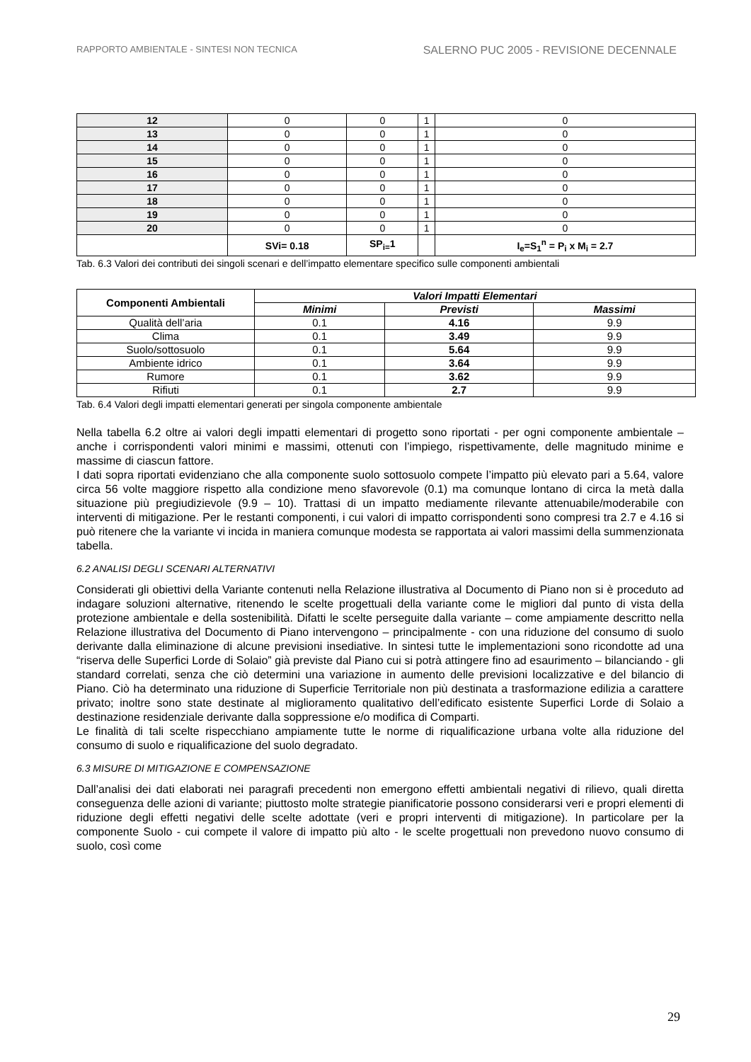RAPPORTO AMBIENTALE - SINTESI NON TECNICA SALERNO PUC 2005 - REVISIONE DECENNALE
| 12 | 0 | 0 | 1 | 0 |
| 13 | 0 | 0 | 1 | 0 |
| 14 | 0 | 0 | 1 | 0 |
| 15 | 0 | 0 | 1 | 0 |
| 16 | 0 | 0 | 1 | 0 |
| 17 | 0 | 0 | 1 | 0 |
| 18 | 0 | 0 | 1 | 0 |
| 19 | 0 | 0 | 1 | 0 |
| 20 | 0 | 0 | 1 | 0 |
| | SVi= 0.18 | SP<sub>i=</sub>1 | | I<sub>e</sub>=S<sub>1</sub><sup>n</sup> = P<sub>i</sub> x M<sub>i</sub> = 2.7 |
Tab. 6.3 Valori dei contributi dei singoli scenari e dell’impatto elementare specifico sulle componenti ambientali
| Componenti Ambientali | Valori Impatti Elementari | | |
| --- | --- | --- | --- |
| | Minimi | Previsti | Massimi |
| Qualità dell’aria | 0.1 | 4.16 | 9.9 |
| Clima | 0.1 | 3.49 | 9.9 |
| Suolo/sottosuolo | 0.1 | 5.64 | 9.9 |
| Ambiente idrico | 0.1 | 3.64 | 9.9 |
| Rumore | 0.1 | 3.62 | 9.9 |
| Rifiuti | 0.1 | 2.7 | 9.9 |
Tab. 6.4 Valori degli impatti elementari generati per singola componente ambientale
Nella tabella 6.2 oltre ai valori degli impatti elementari di progetto sono riportati - per ogni componente ambientale – anche i corrispondenti valori minimi e massimi, ottenuti con l’impiego, rispettivamente, delle magnitudo minime e massime di ciascun fattore.
I dati sopra riportati evidenziano che alla componente suolo sottosuolo compete l’impatto più elevato pari a 5.64, valore circa 56 volte maggiore rispetto alla condizione meno sfavorevole (0.1) ma comunque lontano di circa la metà dalla situazione più pregiudizievole (9.9 – 10). Trattasi di un impatto mediamente rilevante attenuabile/moderabile con interventi di mitigazione. Per le restanti componenti, i cui valori di impatto corrispondenti sono compresi tra 2.7 e 4.16 si può ritenere che la variante vi incida in maniera comunque modesta se rapportata ai valori massimi della summenzionata tabella.
6.2 ANALISI DEGLI SCENARI ALTERNATIVI
Considerati gli obiettivi della Variante contenuti nella Relazione illustrativa al Documento di Piano non si è proceduto ad indagare soluzioni alternative, ritenendo le scelte progettuali della variante come le migliori dal punto di vista della protezione ambientale e della sostenibilità. Difatti le scelte perseguite dalla variante – come ampiamente descritto nella Relazione illustrativa del Documento di Piano intervengono – principalmente - con una riduzione del consumo di suolo derivante dalla eliminazione di alcune previsioni insediative. In sintesi tutte le implementazioni sono ricondotte ad una “riserva delle Superfici Lorde di Solaio” già previste dal Piano cui si potrà attingere fino ad esaurimento – bilanciando - gli standard correlati, senza che ciò determini una variazione in aumento delle previsioni localizzative e del bilancio di Piano. Ciò ha determinato una riduzione di Superficie Territoriale non più destinata a trasformazione edilizia a carattere privato; inoltre sono state destinate al miglioramento qualitativo dell’edificato esistente Superfici Lorde di Solaio a destinazione residenziale derivante dalla soppressione e/o modifica di Comparti.
Le finalità di tali scelte rispecchiano ampiamente tutte le norme di riqualificazione urbana volte alla riduzione del consumo di suolo e riqualificazione del suolo degradato.
6.3 MISURE DI MITIGAZIONE E COMPENSAZIONE
Dall’analisi dei dati elaborati nei paragrafi precedenti non emergono effetti ambientali negativi di rilievo, quali diretta conseguenza delle azioni di variante; piuttosto molte strategie pianificatorie possono considerarsi veri e propri elementi di riduzione degli effetti negativi delle scelte adottate (veri e propri interventi di mitigazione). In particolare per la componente Suolo - cui compete il valore di impatto più alto - le scelte progettuali non prevedono nuovo consumo di suolo, così come
29